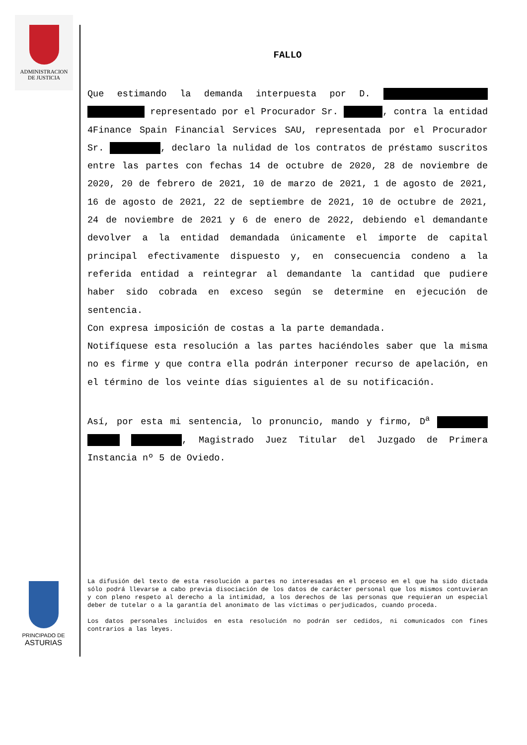ADMINISTRACION
DE JUSTICIA
FALLO
Que estimando la demanda interpuesta por D. representado por el Procurador Sr. , contra la entidad 4Finance Spain Financial Services SAU, representada por el Procurador Sr. , declaro la nulidad de los contratos de préstamo suscritos entre las partes con fechas 14 de octubre de 2020, 28 de noviembre de 2020, 20 de febrero de 2021, 10 de marzo de 2021, 1 de agosto de 2021, 16 de agosto de 2021, 22 de septiembre de 2021, 10 de octubre de 2021, 24 de noviembre de 2021 y 6 de enero de 2022, debiendo el demandante devolver a la entidad demandada únicamente el importe de capital principal efectivamente dispuesto y, en consecuencia condeno a la referida entidad a reintegrar al demandante la cantidad que pudiere haber sido cobrada en exceso según se determine en ejecución de sentencia.
Con expresa imposición de costas a la parte demandada.
Notifíquese esta resolución a las partes haciéndoles saber que la misma no es firme y que contra ella podrán interponer recurso de apelación, en el término de los veinte días siguientes al de su notificación.
Así, por esta mi sentencia, lo pronuncio, mando y firmo, D<sup>a</sup> , Magistrado Juez Titular del Juzgado de Primera Instancia nº 5 de Oviedo.
La difusión del texto de esta resolución a partes no interesadas en el proceso en el que ha sido dictada sólo podrá llevarse a cabo previa disociación de los datos de carácter personal que los mismos contuvieran y con pleno respeto al derecho a la intimidad, a los derechos de las personas que requieran un especial deber de tutelar o a la garantía del anonimato de las víctimas o perjudicados, cuando proceda.
Los datos personales incluidos en esta resolución no podrán ser cedidos, ni comunicados con fines contrarios a las leyes.
PRINCIPADO DE
ASTURIAS